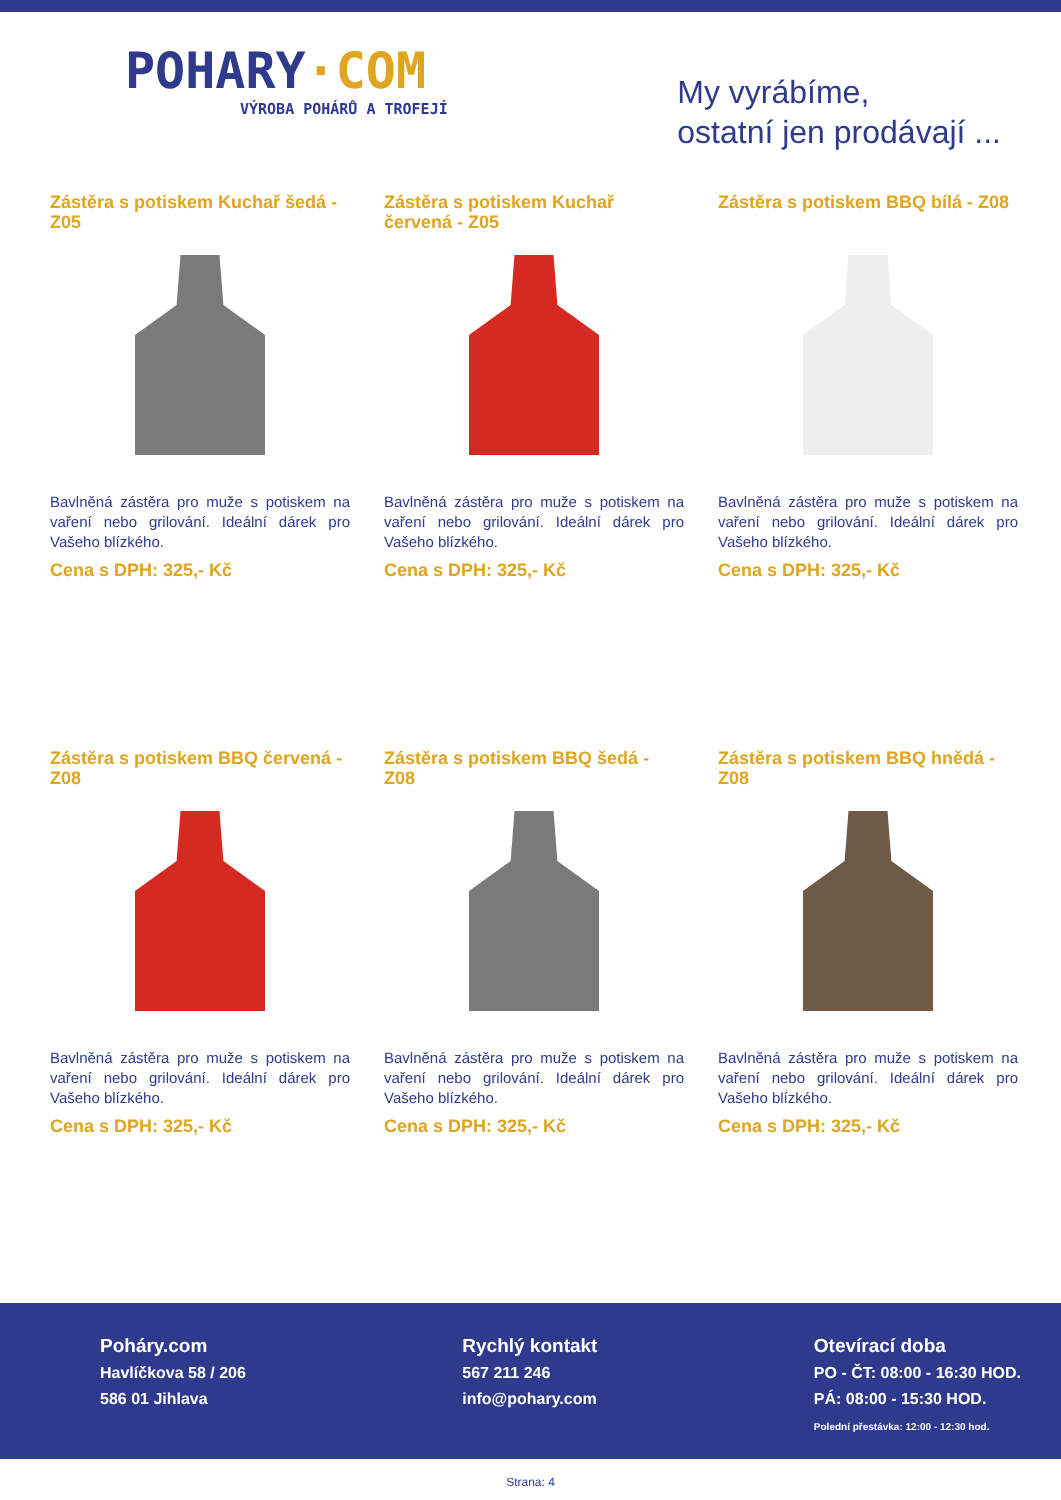POHARY·COM
VÝROBA POHÁRŮ A TROFEJÍ
My vyrábíme,
ostatní jen prodávají ...
Zástěra s potiskem Kuchař šedá - Z05
Bavlněná zástěra pro muže s potiskem na vaření nebo grilování. Ideální dárek pro Vašeho blízkého.
Cena s DPH: 325,- Kč
Zástěra s potiskem Kuchař červená - Z05
Bavlněná zástěra pro muže s potiskem na vaření nebo grilování. Ideální dárek pro Vašeho blízkého.
Cena s DPH: 325,- Kč
Zástěra s potiskem BBQ bílá - Z08
Bavlněná zástěra pro muže s potiskem na vaření nebo grilování. Ideální dárek pro Vašeho blízkého.
Cena s DPH: 325,- Kč
Zástěra s potiskem BBQ červená - Z08
Bavlněná zástěra pro muže s potiskem na vaření nebo grilování. Ideální dárek pro Vašeho blízkého.
Cena s DPH: 325,- Kč
Zástěra s potiskem BBQ šedá - Z08
Bavlněná zástěra pro muže s potiskem na vaření nebo grilování. Ideální dárek pro Vašeho blízkého.
Cena s DPH: 325,- Kč
Zástěra s potiskem BBQ hnědá - Z08
Bavlněná zástěra pro muže s potiskem na vaření nebo grilování. Ideální dárek pro Vašeho blízkého.
Cena s DPH: 325,- Kč
Poháry.com
Havlíčkova 58 / 206
586 01 Jihlava
Rychlý kontakt
567 211 246
info@pohary.com
Otevírací doba
PO - ČT: 08:00 - 16:30 HOD.
PÁ: 08:00 - 15:30 HOD.
Polední přestávka: 12:00 - 12:30 hod.
Strana: 4